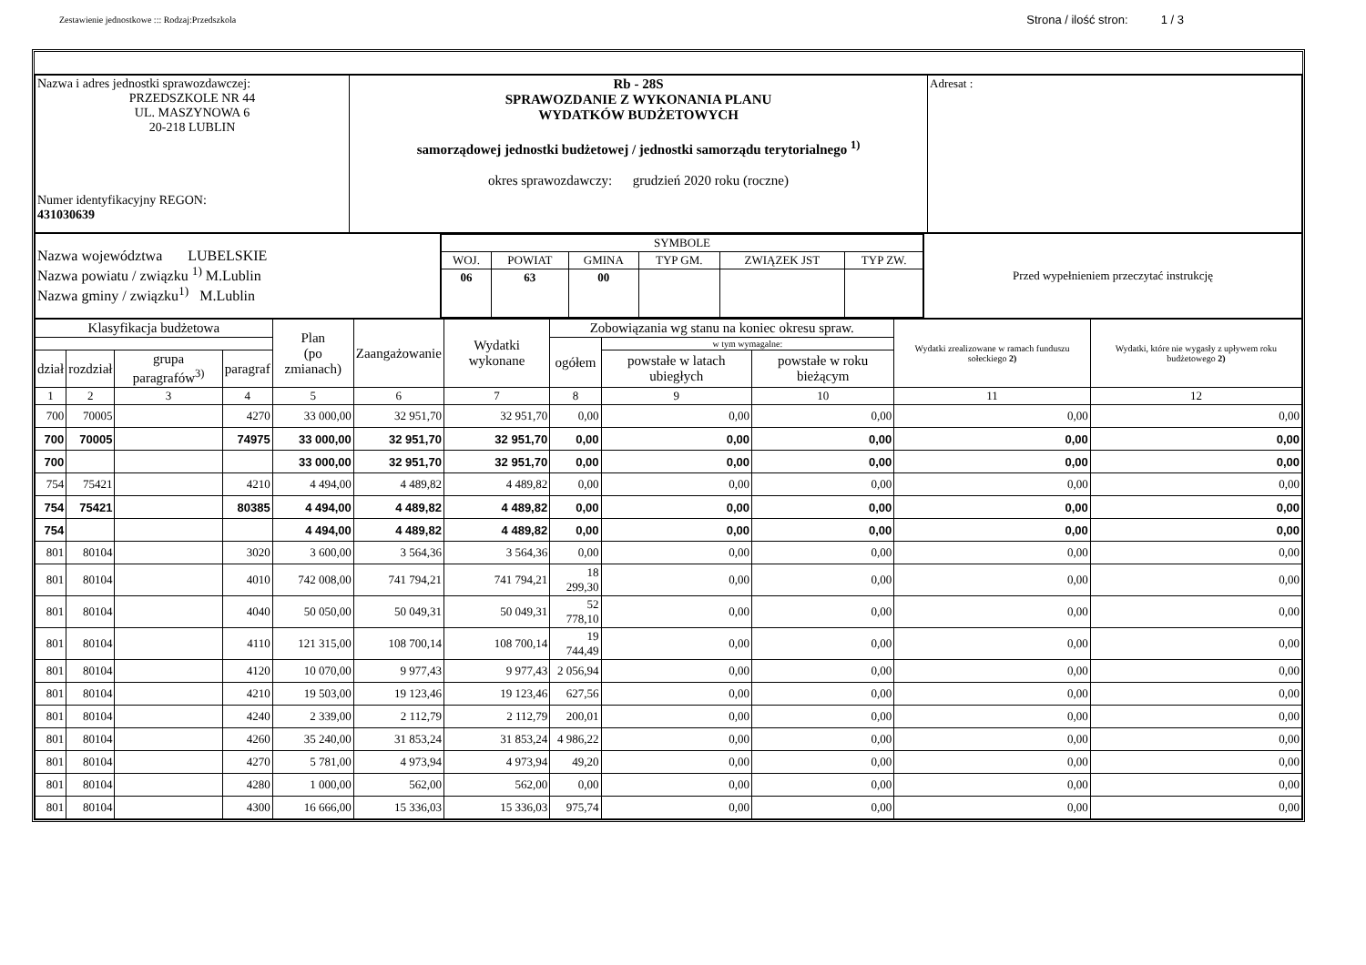Zestawienie jednostkowe ::: Rodzaj:Przedszkola
Strona / ilość stron: 1 / 3
| Nazwa i adres jednostki sprawozdawczej: PRZEDSZKOLE NR 44 UL. MASZYNOWA 6 20-218 LUBLIN Numer identyfikacyjny REGON: 431030639 | Rb - 28S SPRAWOZDANIE Z WYKONANIA PLANU WYDATKÓW BUDŻETOWYCH samorządowej jednostki budżetowej / jednostki samorządu terytorialnego <sup>1)</sup> okres sprawozdawczy: grudzień 2020 roku (roczne) | Adresat : |
| Nazwa województwa LUBELSKIE Nazwa powiatu / związku <sup>1)</sup> M.Lublin Nazwa gminy / związku<sup>1)</sup> M.Lublin | / SYMBOLE / / / / / / / WOJ. / POWIAT / GMINA / TYP GM. / ZWIĄZEK JST / TYP ZW. / / 06 / 63 / 00 / / / / | Przed wypełnieniem przeczytać instrukcję |
| Klasyfikacja budżetowa | | | | Plan (po zmianach) | Zaangażowanie | Wydatki wykonane | Zobowiązania wg stanu na koniec okresu spraw. | | | Wydatki zrealizowane w ramach funduszu sołeckiego 2) | Wydatki, które nie wygasły z upływem roku budżetowego 2) |
| --- | --- | --- | --- | --- | --- | --- | --- | --- | --- | --- | --- |
| | | | | | | | ogółem | w tym wymagalne: | | | |
| dział | rozdział | grupa paragrafów<sup>3)</sup> | paragraf | | | | | powstałe w latach ubiegłych | powstałe w roku bieżącym | | |
| 1 | 2 | 3 | 4 | 5 | 6 | 7 | 8 | 9 | 10 | 11 | 12 |
| 700 | 70005 | | 4270 | 33 000,00 | 32 951,70 | 32 951,70 | 0,00 | 0,00 | 0,00 | 0,00 | 0,00 |
| 700 | 70005 | | 74975 | 33 000,00 | 32 951,70 | 32 951,70 | 0,00 | 0,00 | 0,00 | 0,00 | 0,00 |
| 700 | | | | 33 000,00 | 32 951,70 | 32 951,70 | 0,00 | 0,00 | 0,00 | 0,00 | 0,00 |
| 754 | 75421 | | 4210 | 4 494,00 | 4 489,82 | 4 489,82 | 0,00 | 0,00 | 0,00 | 0,00 | 0,00 |
| 754 | 75421 | | 80385 | 4 494,00 | 4 489,82 | 4 489,82 | 0,00 | 0,00 | 0,00 | 0,00 | 0,00 |
| 754 | | | | 4 494,00 | 4 489,82 | 4 489,82 | 0,00 | 0,00 | 0,00 | 0,00 | 0,00 |
| 801 | 80104 | | 3020 | 3 600,00 | 3 564,36 | 3 564,36 | 0,00 | 0,00 | 0,00 | 0,00 | 0,00 |
| 801 | 80104 | | 4010 | 742 008,00 | 741 794,21 | 741 794,21 | 18 299,30 | 0,00 | 0,00 | 0,00 | 0,00 |
| 801 | 80104 | | 4040 | 50 050,00 | 50 049,31 | 50 049,31 | 52 778,10 | 0,00 | 0,00 | 0,00 | 0,00 |
| 801 | 80104 | | 4110 | 121 315,00 | 108 700,14 | 108 700,14 | 19 744,49 | 0,00 | 0,00 | 0,00 | 0,00 |
| 801 | 80104 | | 4120 | 10 070,00 | 9 977,43 | 9 977,43 | 2 056,94 | 0,00 | 0,00 | 0,00 | 0,00 |
| 801 | 80104 | | 4210 | 19 503,00 | 19 123,46 | 19 123,46 | 627,56 | 0,00 | 0,00 | 0,00 | 0,00 |
| 801 | 80104 | | 4240 | 2 339,00 | 2 112,79 | 2 112,79 | 200,01 | 0,00 | 0,00 | 0,00 | 0,00 |
| 801 | 80104 | | 4260 | 35 240,00 | 31 853,24 | 31 853,24 | 4 986,22 | 0,00 | 0,00 | 0,00 | 0,00 |
| 801 | 80104 | | 4270 | 5 781,00 | 4 973,94 | 4 973,94 | 49,20 | 0,00 | 0,00 | 0,00 | 0,00 |
| 801 | 80104 | | 4280 | 1 000,00 | 562,00 | 562,00 | 0,00 | 0,00 | 0,00 | 0,00 | 0,00 |
| 801 | 80104 | | 4300 | 16 666,00 | 15 336,03 | 15 336,03 | 975,74 | 0,00 | 0,00 | 0,00 | 0,00 |